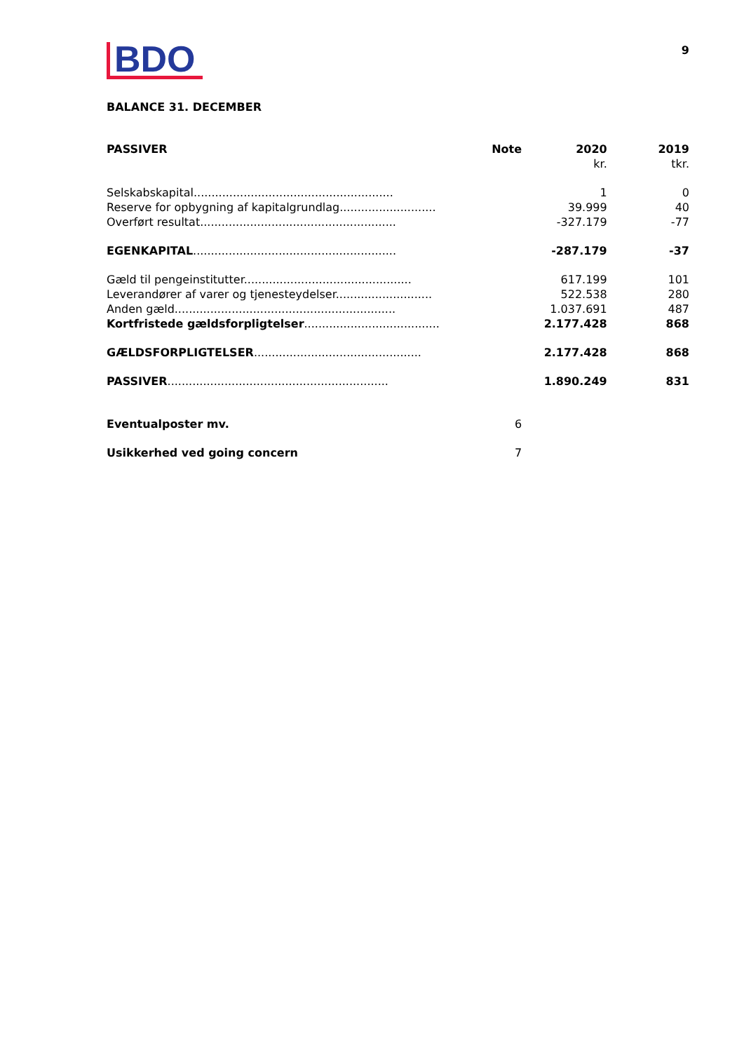BDO
9
BALANCE 31. DECEMBER
| PASSIVER | Note | 2020 kr. | 2019 tkr. |
| --- | --- | --- | --- |
| Selskabskapital........................................................ | | 1 | 0 |
| Reserve for opbygning af kapitalgrundlag........................... | | 39.999 | 40 |
| Overført resultat....................................................... | | -327.179 | -77 |
| EGENKAPITAL ......................................................... | | -287.179 | -37 |
| Gæld til pengeinstitutter............................................... | | 617.199 | 101 |
| Leverandører af varer og tjenesteydelser........................... | | 522.538 | 280 |
| Anden gæld.............................................................. | | 1.037.691 | 487 |
| Kortfristede gældsforpligtelser ...................................... | | 2.177.428 | 868 |
| GÆLDSFORPLIGTELSER ............................................... | | 2.177.428 | 868 |
| PASSIVER .............................................................. | | 1.890.249 | 831 |
| Eventualposter mv. | 6 | | |
| Usikkerhed ved going concern | 7 | | |